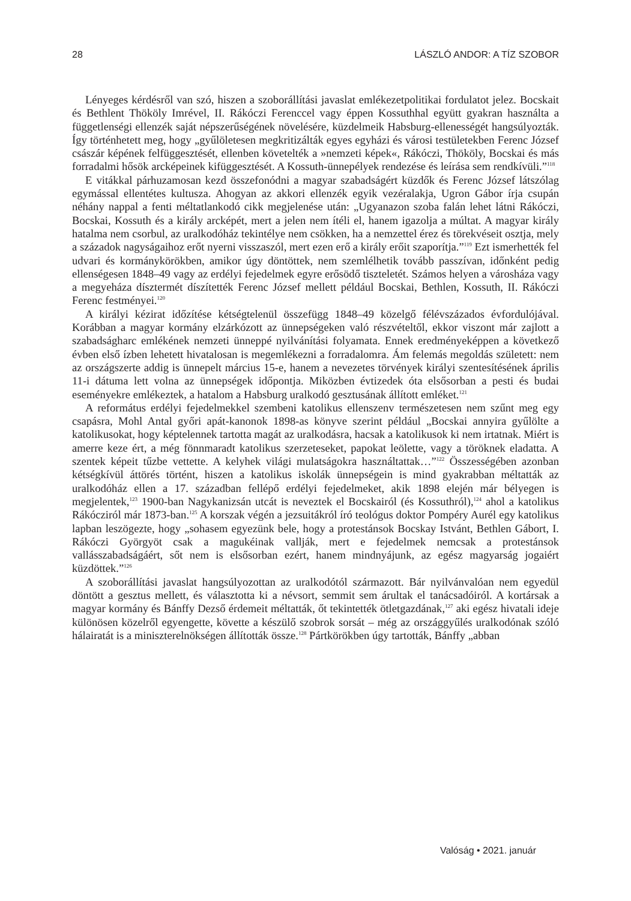28 LÁSZLÓ ANDOR: A TÍZ SZOBOR
Lényeges kérdésről van szó, hiszen a szoborállítási javaslat emlékezetpolitikai fordulatot jelez. Bocskait és Bethlent Thököly Imrével, II. Rákóczi Ferenccel vagy éppen Kossuthhal együtt gyakran használta a függetlenségi ellenzék saját népszerűségének növelésére, küzdelmeik Habsburg-ellenességét hangsúlyozták. Így történhetett meg, hogy „gyűlöletesen megkritizálták egyes egyházi és városi testületekben Ferenc József császár képének felfüggesztését, ellenben követelték a »nemzeti képek«, Rákóczi, Thököly, Bocskai és más forradalmi hősök arcképeinek kifüggesztését. A Kossuth-ünnepélyek rendezése és leírása sem rendkívüli.”<sup>118</sup>
E vitákkal párhuzamosan kezd összefonódni a magyar szabadságért küzdők és Ferenc József látszólag egymással ellentétes kultusza. Ahogyan az akkori ellenzék egyik vezéralakja, Ugron Gábor írja csupán néhány nappal a fenti méltatlankodó cikk megjelenése után: „Ugyanazon szoba falán lehet látni Rákóczi, Bocskai, Kossuth és a király arcképét, mert a jelen nem ítéli el, hanem igazolja a múltat. A magyar király hatalma nem csorbul, az uralkodóház tekintélye nem csökken, ha a nemzettel érez és törekvéseit osztja, mely a századok nagyságaihoz erőt nyerni visszaszól, mert ezen erő a király erőit szaporítja.”<sup>119</sup> Ezt ismerhették fel udvari és kormánykörökben, amikor úgy döntöttek, nem szemlélhetik tovább passzívan, időnként pedig ellenségesen 1848–49 vagy az erdélyi fejedelmek egyre erősödő tiszteletét. Számos helyen a városháza vagy a megyeháza dísztermét díszítették Ferenc József mellett például Bocskai, Bethlen, Kossuth, II. Rákóczi Ferenc festményei.<sup>120</sup>
A királyi kézirat időzítése kétségtelenül összefügg 1848–49 közelgő félévszázados évfordulójával. Korábban a magyar kormány elzárkózott az ünnepségeken való részvételtől, ekkor viszont már zajlott a szabadságharc emlékének nemzeti ünneppé nyilvánítási folyamata. Ennek eredményeképpen a következő évben első ízben lehetett hivatalosan is megemlékezni a forradalomra. Ám felemás megoldás született: nem az országszerte addig is ünnepelt március 15-e, hanem a nevezetes törvények királyi szentesítésének április 11-i dátuma lett volna az ünnepségek időpontja. Miközben évtizedek óta elsősorban a pesti és budai eseményekre emlékeztek, a hatalom a Habsburg uralkodó gesztusának állított emléket.<sup>121</sup>
A református erdélyi fejedelmekkel szembeni katolikus ellenszenv természetesen nem szűnt meg egy csapásra, Mohl Antal győri apát-kanonok 1898-as könyve szerint például „Bocskai annyira gyűlölte a katolikusokat, hogy képtelennek tartotta magát az uralkodásra, hacsak a katolikusok ki nem irtatnak. Miért is amerre keze ért, a még fönnmaradt katolikus szerzeteseket, papokat leölette, vagy a töröknek eladatta. A szentek képeit tűzbe vettette. A kelyhek világi mulatságokra használtattak…”<sup>122</sup> Összességében azonban kétségkívül áttörés történt, hiszen a katolikus iskolák ünnepségein is mind gyakrabban méltatták az uralkodóház ellen a 17. században fellépő erdélyi fejedelmeket, akik 1898 elején már bélyegen is megjelentek,<sup>123</sup> 1900-ban Nagykanizsán utcát is neveztek el Bocskairól (és Kossuthról),<sup>124</sup> ahol a katolikus Rákócziról már 1873-ban.<sup>125</sup> A korszak végén a jezsuitákról író teológus doktor Pompéry Aurél egy katolikus lapban leszögezte, hogy „sohasem egyezünk bele, hogy a protestánsok Bocskay Istvánt, Bethlen Gábort, I. Rákóczi Györgyöt csak a magukéinak vallják, mert e fejedelmek nemcsak a protestánsok vallásszabadságáért, sőt nem is elsősorban ezért, hanem mindnyájunk, az egész magyarság jogaiért küzdöttek.”<sup>126</sup>
A szoborállítási javaslat hangsúlyozottan az uralkodótól származott. Bár nyilvánvalóan nem egyedül döntött a gesztus mellett, és választotta ki a névsort, semmit sem árultak el tanácsadóiról. A kortársak a magyar kormány és Bánffy Dezső érdemeit méltatták, őt tekintették ötletgazdának,<sup>127</sup> aki egész hivatali ideje különösen közelről egyengette, követte a készülő szobrok sorsát – még az országgyűlés uralkodónak szóló hálairatát is a miniszterelnökségen állították össze.<sup>128</sup> Pártkörökben úgy tartották, Bánffy „abban
Valóság • 2021. január